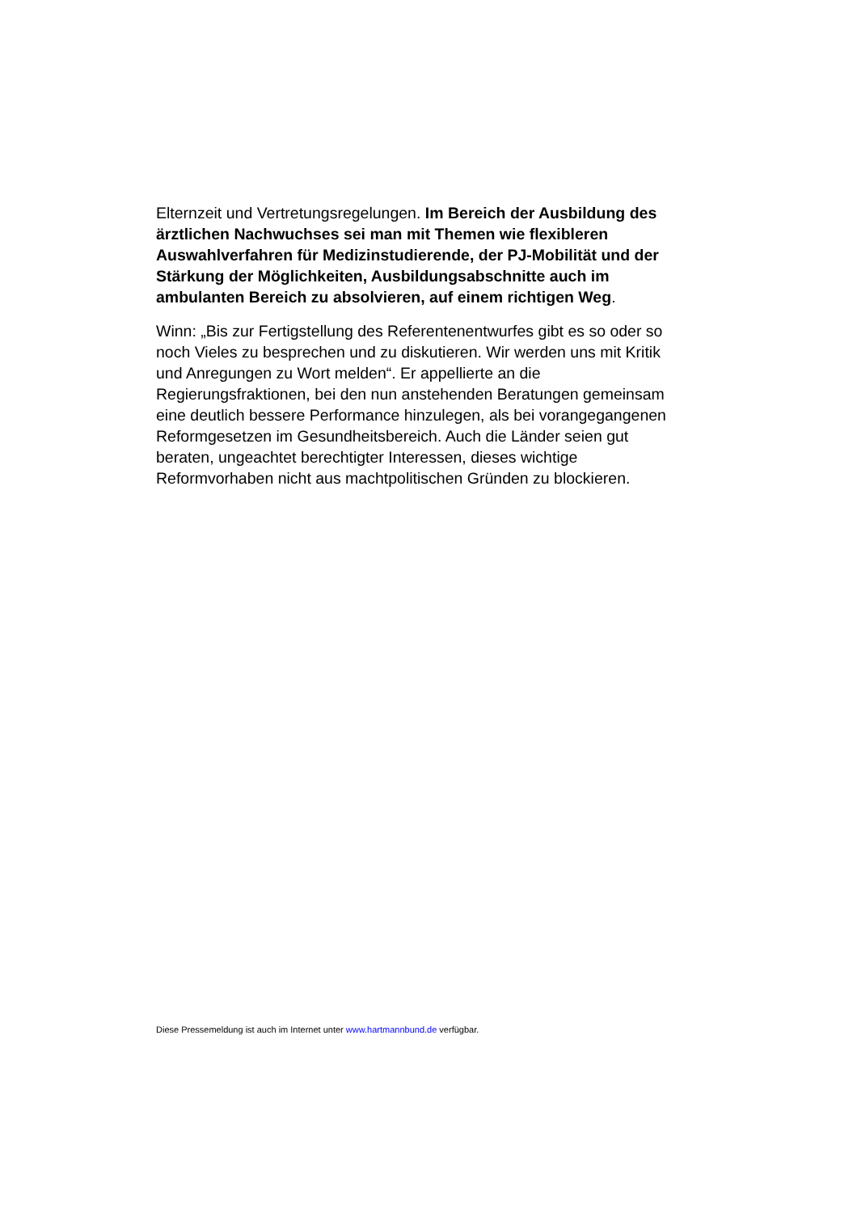Elternzeit und Vertretungsregelungen. Im Bereich der Ausbildung des ärztlichen Nachwuchses sei man mit Themen wie flexibleren Auswahlverfahren für Medizinstudierende, der PJ-Mobilität und der Stärkung der Möglichkeiten, Ausbildungsabschnitte auch im ambulanten Bereich zu absolvieren, auf einem richtigen Weg.
Winn: „Bis zur Fertigstellung des Referentenentwurfes gibt es so oder so noch Vieles zu besprechen und zu diskutieren. Wir werden uns mit Kritik und Anregungen zu Wort melden“. Er appellierte an die Regierungsfraktionen, bei den nun anstehenden Beratungen gemeinsam eine deutlich bessere Performance hinzulegen, als bei vorangegangenen Reformgesetzen im Gesundheitsbereich. Auch die Länder seien gut beraten, ungeachtet berechtigter Interessen, dieses wichtige Reformvorhaben nicht aus machtpolitischen Gründen zu blockieren.
Diese Pressemeldung ist auch im Internet unter www.hartmannbund.de verfügbar.